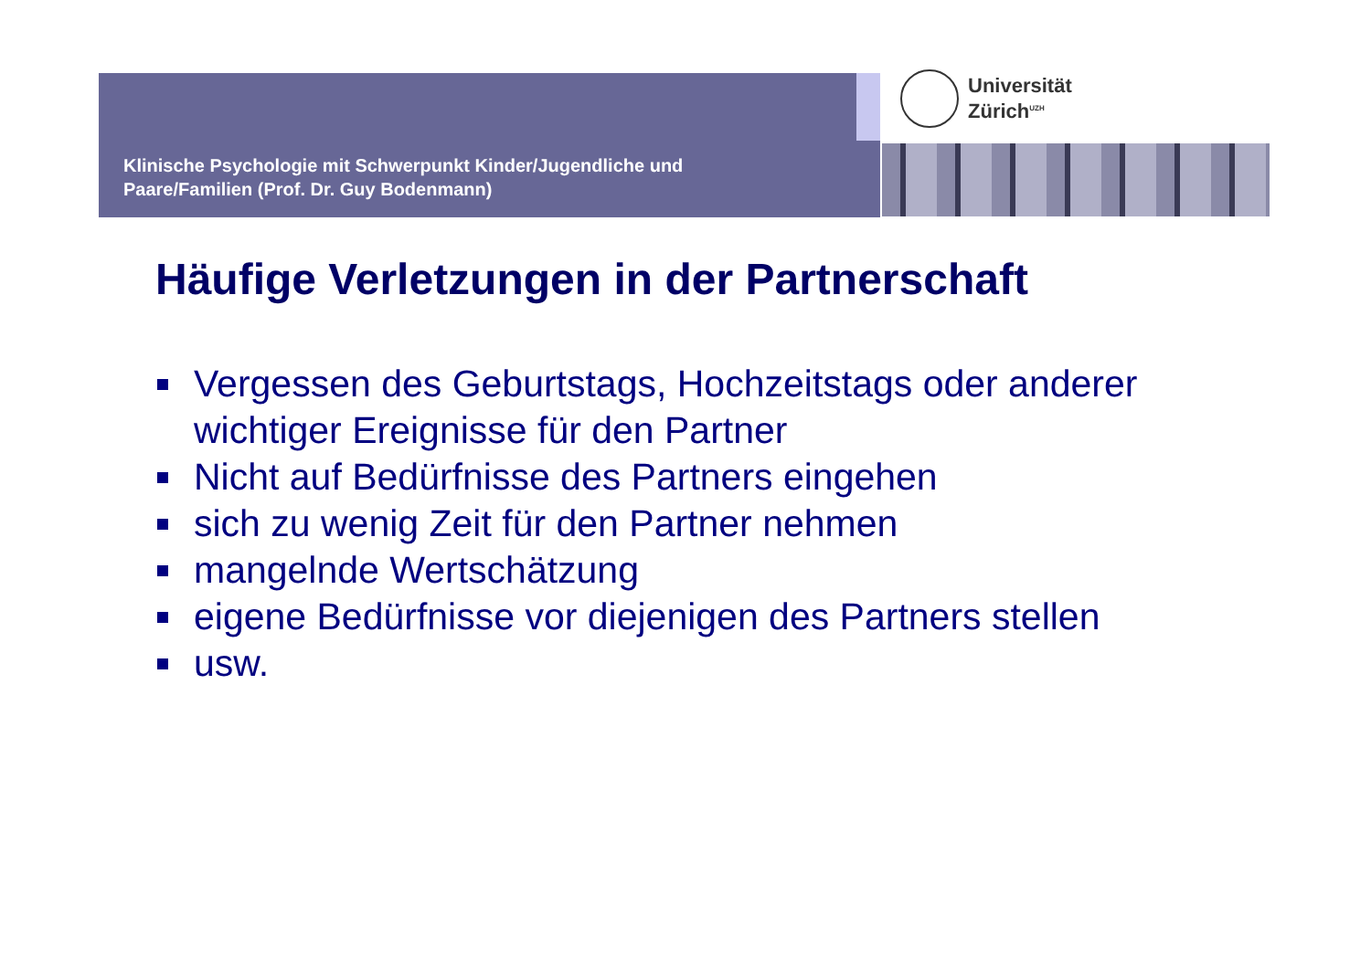Klinische Psychologie mit Schwerpunkt Kinder/Jugendliche und
Paare/Familien (Prof. Dr. Guy Bodenmann)
Universität
Zürich<sup>UZH</sup>
Häufige Verletzungen in der Partnerschaft
Vergessen des Geburtstags, Hochzeitstags oder anderer wichtiger Ereignisse für den Partner
Nicht auf Bedürfnisse des Partners eingehen
sich zu wenig Zeit für den Partner nehmen
mangelnde Wertschätzung
eigene Bedürfnisse vor diejenigen des Partners stellen
usw.